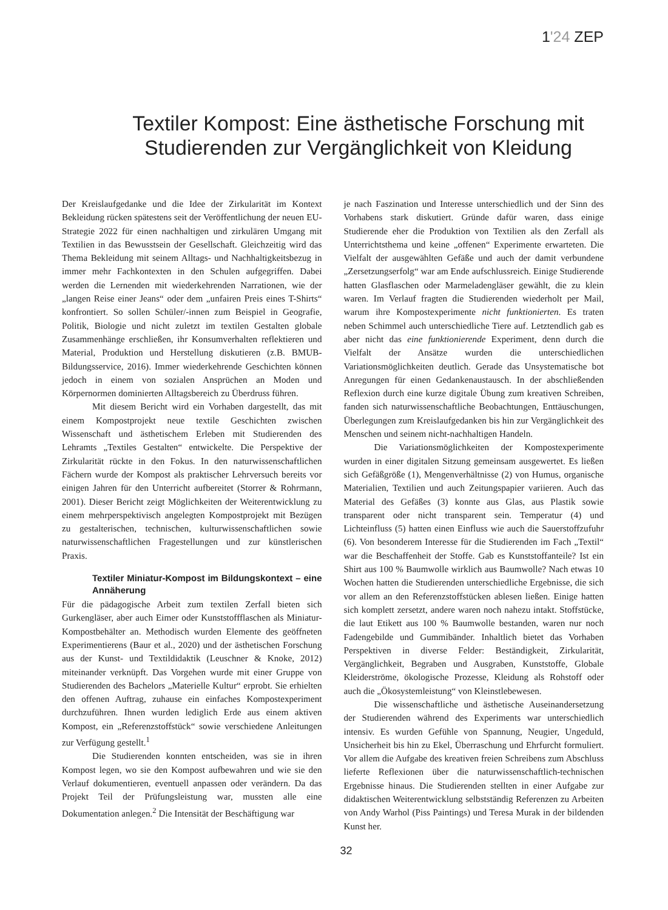1'24 ZEP
Textiler Kompost: Eine ästhetische Forschung mit Studierenden zur Vergänglichkeit von Kleidung
Der Kreislaufgedanke und die Idee der Zirkularität im Kontext Bekleidung rücken spätestens seit der Veröffentlichung der neuen EU-Strategie 2022 für einen nachhaltigen und zirkulären Umgang mit Textilien in das Bewusstsein der Gesellschaft. Gleichzeitig wird das Thema Bekleidung mit seinem Alltags- und Nachhaltigkeitsbezug in immer mehr Fachkontexten in den Schulen aufgegriffen. Dabei werden die Lernenden mit wiederkehrenden Narrationen, wie der „langen Reise einer Jeans“ oder dem „unfairen Preis eines T-Shirts“ konfrontiert. So sollen Schüler/-innen zum Beispiel in Geografie, Politik, Biologie und nicht zuletzt im textilen Gestalten globale Zusammenhänge erschließen, ihr Konsumverhalten reflektieren und Material, Produktion und Herstellung diskutieren (z.B. BMUB-Bildungsservice, 2016). Immer wiederkehrende Geschichten können jedoch in einem von sozialen Ansprüchen an Moden und Körpernormen dominierten Alltagsbereich zu Überdruss führen.
Mit diesem Bericht wird ein Vorhaben dargestellt, das mit einem Kompostprojekt neue textile Geschichten zwischen Wissenschaft und ästhetischem Erleben mit Studierenden des Lehramts „Textiles Gestalten“ entwickelte. Die Perspektive der Zirkularität rückte in den Fokus. In den naturwissenschaftlichen Fächern wurde der Kompost als praktischer Lehrversuch bereits vor einigen Jahren für den Unterricht aufbereitet (Storrer & Rohrmann, 2001). Dieser Bericht zeigt Möglichkeiten der Weiterentwicklung zu einem mehrperspektivisch angelegten Kompostprojekt mit Bezügen zu gestalterischen, technischen, kulturwissenschaftlichen sowie naturwissenschaftlichen Fragestellungen und zur künstlerischen Praxis.
Textiler Miniatur-Kompost im Bildungskontext – eine Annäherung
Für die pädagogische Arbeit zum textilen Zerfall bieten sich Gurkengläser, aber auch Eimer oder Kunststoffflaschen als Miniatur-Kompostbehälter an. Methodisch wurden Elemente des geöffneten Experimentierens (Baur et al., 2020) und der ästhetischen Forschung aus der Kunst- und Textildidaktik (Leuschner & Knoke, 2012) miteinander verknüpft. Das Vorgehen wurde mit einer Gruppe von Studierenden des Bachelors „Materielle Kultur“ erprobt. Sie erhielten den offenen Auftrag, zuhause ein einfaches Kompostexperiment durchzuführen. Ihnen wurden lediglich Erde aus einem aktiven Kompost, ein „Referenzstoffstück“ sowie verschiedene Anleitungen zur Verfügung gestellt.<sup>1</sup>
Die Studierenden konnten entscheiden, was sie in ihren Kompost legen, wo sie den Kompost aufbewahren und wie sie den Verlauf dokumentieren, eventuell anpassen oder verändern. Da das Projekt Teil der Prüfungsleistung war, mussten alle eine Dokumentation anlegen.<sup>2</sup> Die Intensität der Beschäftigung war
je nach Faszination und Interesse unterschiedlich und der Sinn des Vorhabens stark diskutiert. Gründe dafür waren, dass einige Studierende eher die Produktion von Textilien als den Zerfall als Unterrichtsthema und keine „offenen“ Experimente erwarteten. Die Vielfalt der ausgewählten Gefäße und auch der damit verbundene „Zersetzungserfolg“ war am Ende aufschlussreich. Einige Studierende hatten Glasflaschen oder Marmeladengläser gewählt, die zu klein waren. Im Verlauf fragten die Studierenden wiederholt per Mail, warum ihre Kompostexperimente nicht funktionierten. Es traten neben Schimmel auch unterschiedliche Tiere auf. Letztendlich gab es aber nicht das eine funktionierende Experiment, denn durch die Vielfalt der Ansätze wurden die unterschiedlichen Variationsmöglichkeiten deutlich. Gerade das Unsystematische bot Anregungen für einen Gedankenaustausch. In der abschließenden Reflexion durch eine kurze digitale Übung zum kreativen Schreiben, fanden sich naturwissenschaftliche Beobachtungen, Enttäuschungen, Überlegungen zum Kreislaufgedanken bis hin zur Vergänglichkeit des Menschen und seinem nicht-nachhaltigen Handeln.
Die Variationsmöglichkeiten der Kompostexperimente wurden in einer digitalen Sitzung gemeinsam ausgewertet. Es ließen sich Gefäßgröße (1), Mengenverhältnisse (2) von Humus, organische Materialien, Textilien und auch Zeitungspapier variieren. Auch das Material des Gefäßes (3) konnte aus Glas, aus Plastik sowie transparent oder nicht transparent sein. Temperatur (4) und Lichteinfluss (5) hatten einen Einfluss wie auch die Sauerstoffzufuhr (6). Von besonderem Interesse für die Studierenden im Fach „Textil“ war die Beschaffenheit der Stoffe. Gab es Kunststoffanteile? Ist ein Shirt aus 100 % Baumwolle wirklich aus Baumwolle? Nach etwas 10 Wochen hatten die Studierenden unterschiedliche Ergebnisse, die sich vor allem an den Referenzstoffstücken ablesen ließen. Einige hatten sich komplett zersetzt, andere waren noch nahezu intakt. Stoffstücke, die laut Etikett aus 100 % Baumwolle bestanden, waren nur noch Fadengebilde und Gummibänder. Inhaltlich bietet das Vorhaben Perspektiven in diverse Felder: Beständigkeit, Zirkularität, Vergänglichkeit, Begraben und Ausgraben, Kunststoffe, Globale Kleiderströme, ökologische Prozesse, Kleidung als Rohstoff oder auch die „Ökosystemleistung“ von Kleinstlebewesen.
Die wissenschaftliche und ästhetische Auseinandersetzung der Studierenden während des Experiments war unterschiedlich intensiv. Es wurden Gefühle von Spannung, Neugier, Ungeduld, Unsicherheit bis hin zu Ekel, Überraschung und Ehrfurcht formuliert. Vor allem die Aufgabe des kreativen freien Schreibens zum Abschluss lieferte Reflexionen über die naturwissenschaftlich-technischen Ergebnisse hinaus. Die Studierenden stellten in einer Aufgabe zur didaktischen Weiterentwicklung selbstständig Referenzen zu Arbeiten von Andy Warhol (Piss Paintings) und Teresa Murak in der bildenden Kunst her.
32